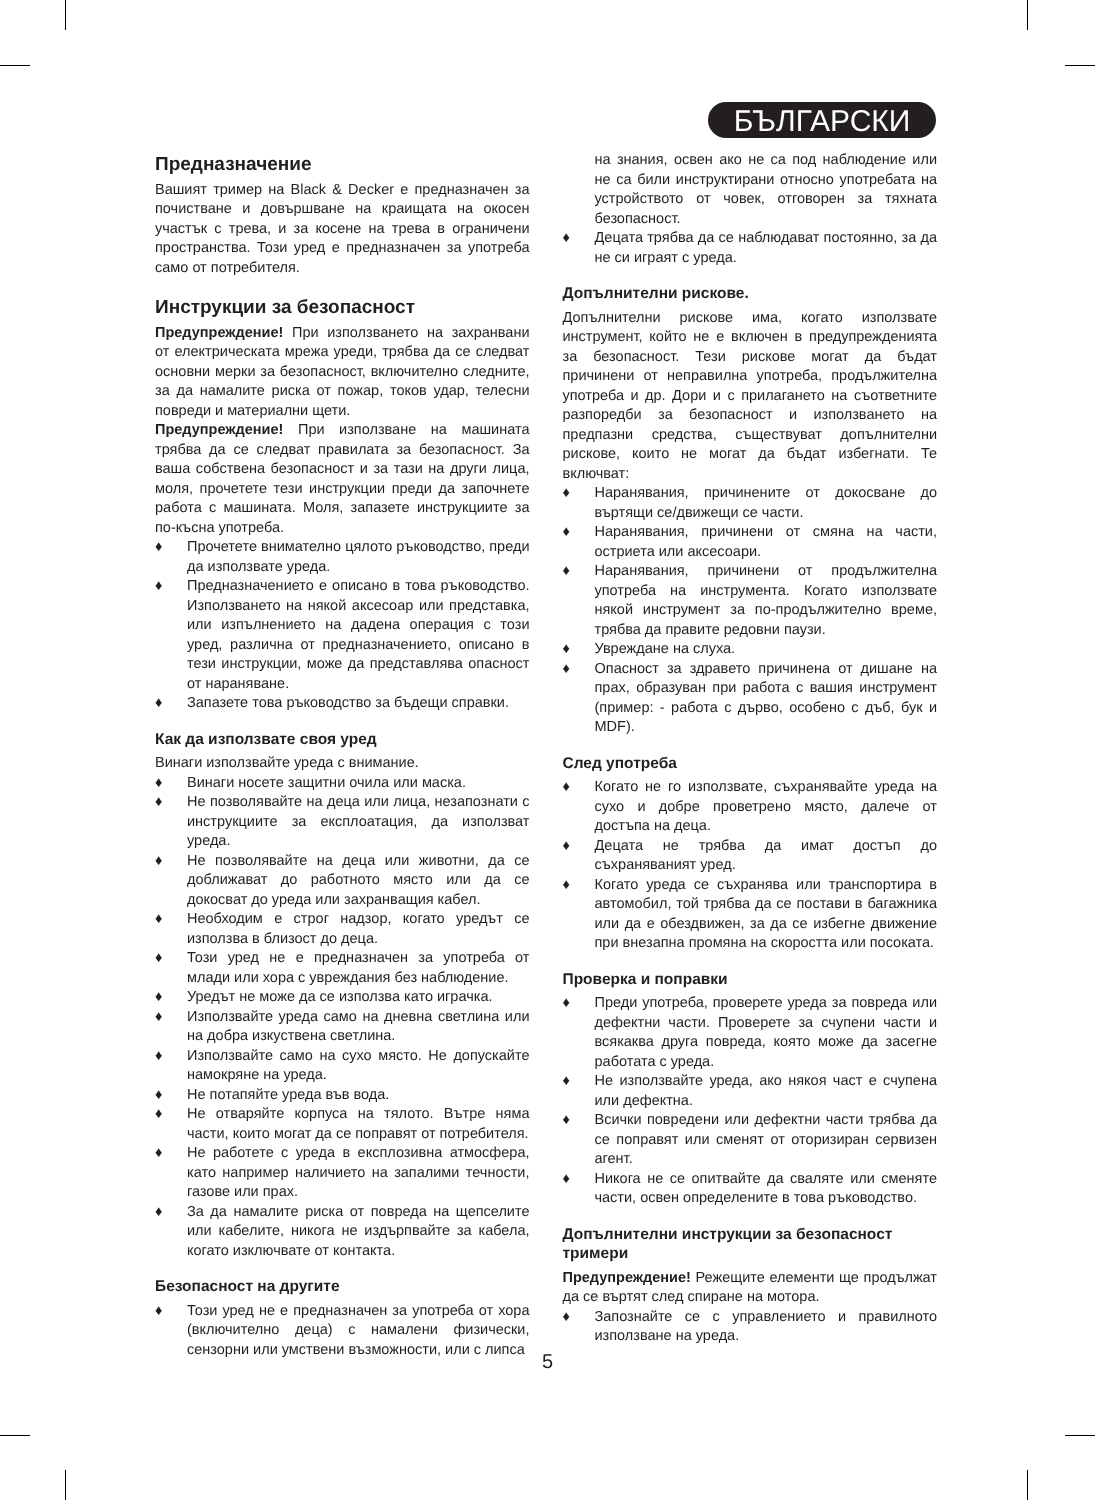БЪЛГАРСКИ
Предназначение
Вашият тример на Black & Decker е предназначен за почистване и довършване на краищата на окосен участък с трева, и за косене на трева в ограничени пространства. Този уред е предназначен за употреба само от потребителя.
Инструкции за безопасност
Предупреждение! При използването на захранвани от електрическата мрежа уреди, трябва да се следват основни мерки за безопасност, включително следните, за да намалите риска от пожар, токов удар, телесни повреди и материални щети.
Предупреждение! При използване на машината трябва да се следват правилата за безопасност. За ваша собствена безопасност и за тази на други лица, моля, прочетете тези инструкции преди да започнете работа с машината. Моля, запазете инструкциите за по-късна употреба.
♦ Прочетете внимателно цялото ръководство, преди да използвате уреда.
♦ Предназначението е описано в това ръководство. Използването на някой аксесоар или представка, или изпълнението на дадена операция с този уред, различна от предназначението, описано в тези инструкции, може да представлява опасност от нараняване.
♦ Запазете това ръководство за бъдещи справки.
Как да използвате своя уред
Винаги използвайте уреда с внимание.
♦ Винаги носете защитни очила или маска.
♦ Не позволявайте на деца или лица, незапознати с инструкциите за експлоатация, да използват уреда.
♦ Не позволявайте на деца или животни, да се доближават до работното място или да се докосват до уреда или захранващия кабел.
♦ Необходим е строг надзор, когато уредът се използва в близост до деца.
♦ Този уред не е предназначен за употреба от млади или хора с увреждания без наблюдение.
♦ Уредът не може да се използва като играчка.
♦ Използвайте уреда само на дневна светлина или на добра изкуствена светлина.
♦ Използвайте само на сухо място. Не допускайте намокряне на уреда.
♦ Не потапяйте уреда във вода.
♦ Не отваряйте корпуса на тялото. Вътре няма части, които могат да се поправят от потребителя.
♦ Не работете с уреда в експлозивна атмосфера, като например наличието на запалими течности, газове или прах.
♦ За да намалите риска от повреда на щепселите или кабелите, никога не издърпвайте за кабела, когато изключвате от контакта.
Безопасност на другите
♦ Този уред не е предназначен за употреба от хора (включително деца) с намалени физически, сензорни или умствени възможности, или с липса
на знания, освен ако не са под наблюдение или не са били инструктирани относно употребата на устройството от човек, отговорен за тяхната безопасност.
♦ Децата трябва да се наблюдават постоянно, за да не си играят с уреда.
Допълнителни рискове.
Допълнителни рискове има, когато използвате инструмент, който не е включен в предупрежденията за безопасност. Тези рискове могат да бъдат причинени от неправилна употреба, продължителна употреба и др. Дори и с прилагането на съответните разпоредби за безопасност и използването на предпазни средства, съществуват допълнителни рискове, които не могат да бъдат избегнати. Те включват:
♦ Наранявания, причинените от докосване до въртящи се/движещи се части.
♦ Наранявания, причинени от смяна на части, остриета или аксесоари.
♦ Наранявания, причинени от продължителна употреба на инструмента. Когато използвате някой инструмент за по-продължително време, трябва да правите редовни паузи.
♦ Увреждане на слуха.
♦ Опасност за здравето причинена от дишане на прах, образуван при работа с вашия инструмент (пример: - работа с дърво, особено с дъб, бук и MDF).
След употреба
♦ Когато не го използвате, съхранявайте уреда на сухо и добре проветрено място, далече от достъпа на деца.
♦ Децата не трябва да имат достъп до съхраняваният уред.
♦ Когато уреда се съхранява или транспортира в автомобил, той трябва да се постави в багажника или да е обездвижен, за да се избегне движение при внезапна промяна на скоростта или посоката.
Проверка и поправки
♦ Преди употреба, проверете уреда за повреда или дефектни части. Проверете за счупени части и всякаква друга повреда, която може да засегне работата с уреда.
♦ Не използвайте уреда, ако някоя част е счупена или дефектна.
♦ Всички повредени или дефектни части трябва да се поправят или сменят от оторизиран сервизен агент.
♦ Никога не се опитвайте да сваляте или сменяте части, освен определените в това ръководство.
Допълнителни инструкции за безопасност тримери
Предупреждение! Режещите елементи ще продължат да се въртят след спиране на мотора.
♦ Запознайте се с управлението и правилното използване на уреда.
5